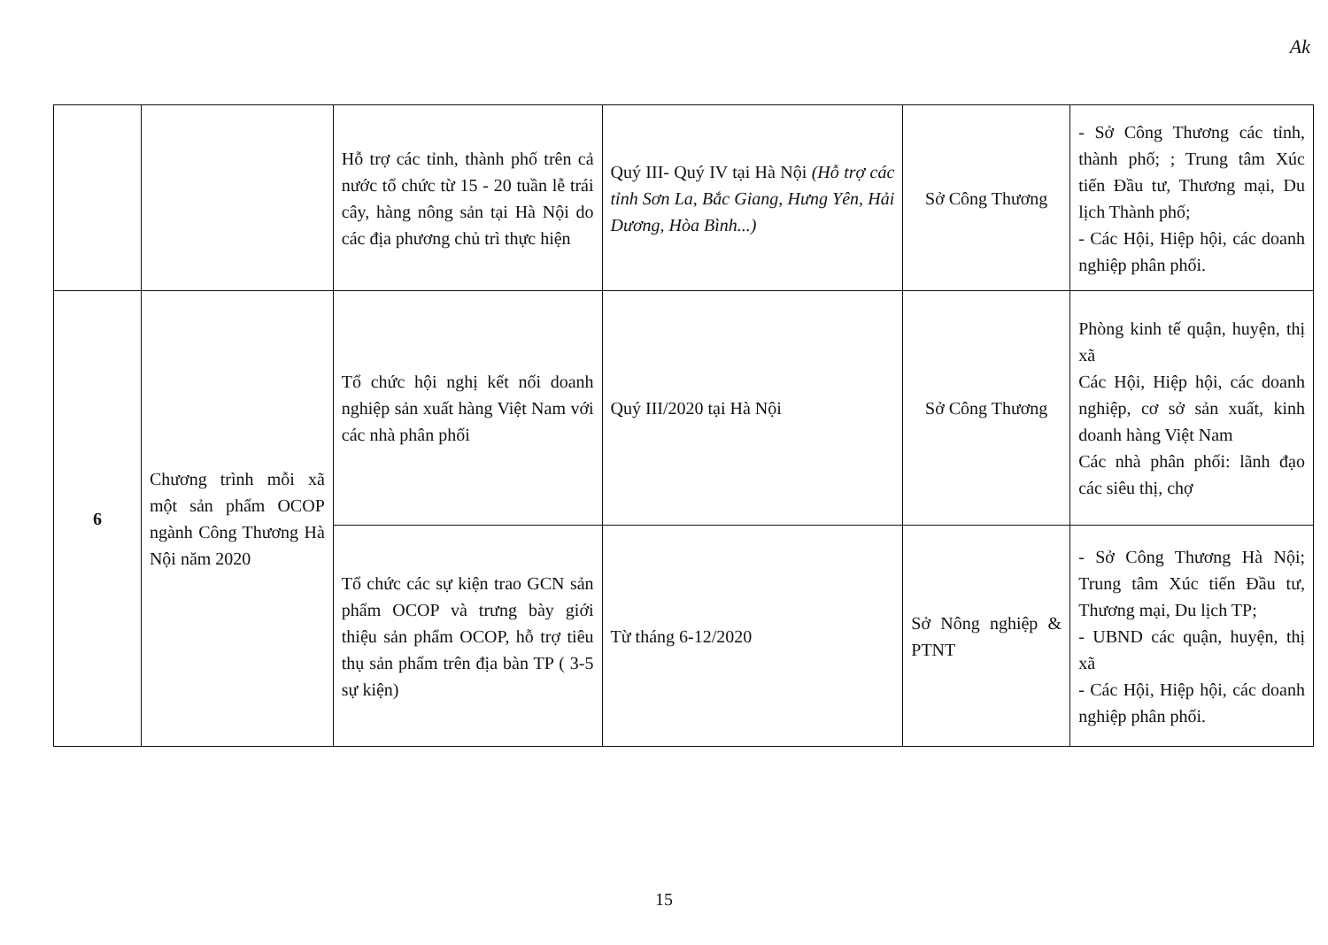Ak
| | | Hỗ trợ các tỉnh, thành phố trên cả nước tổ chức từ 15 - 20 tuần lễ trái cây, hàng nông sản tại Hà Nội do các địa phương chủ trì thực hiện | Quý III- Quý IV tại Hà Nội (Hỗ trợ các tỉnh Sơn La, Bắc Giang, Hưng Yên, Hải Dương, Hòa Bình...) | Sở Công Thương | - Sở Công Thương các tỉnh, thành phố; ; Trung tâm Xúc tiến Đầu tư, Thương mại, Du lịch Thành phố; - Các Hội, Hiệp hội, các doanh nghiệp phân phối. |
| 6 | Chương trình mỗi xã một sản phẩm OCOP ngành Công Thương Hà Nội năm 2020 | Tổ chức hội nghị kết nối doanh nghiệp sản xuất hàng Việt Nam với các nhà phân phối | Quý III/2020 tại Hà Nội | Sở Công Thương | Phòng kinh tế quận, huyện, thị xã Các Hội, Hiệp hội, các doanh nghiệp, cơ sở sản xuất, kinh doanh hàng Việt Nam Các nhà phân phối: lãnh đạo các siêu thị, chợ |
| | | Tổ chức các sự kiện trao GCN sản phẩm OCOP và trưng bày giới thiệu sản phẩm OCOP, hỗ trợ tiêu thụ sản phẩm trên địa bàn TP ( 3-5 sự kiện) | Từ tháng 6-12/2020 | Sở Nông nghiệp & PTNT | - Sở Công Thương Hà Nội; Trung tâm Xúc tiến Đầu tư, Thương mại, Du lịch TP; - UBND các quận, huyện, thị xã - Các Hội, Hiệp hội, các doanh nghiệp phân phối. |
15